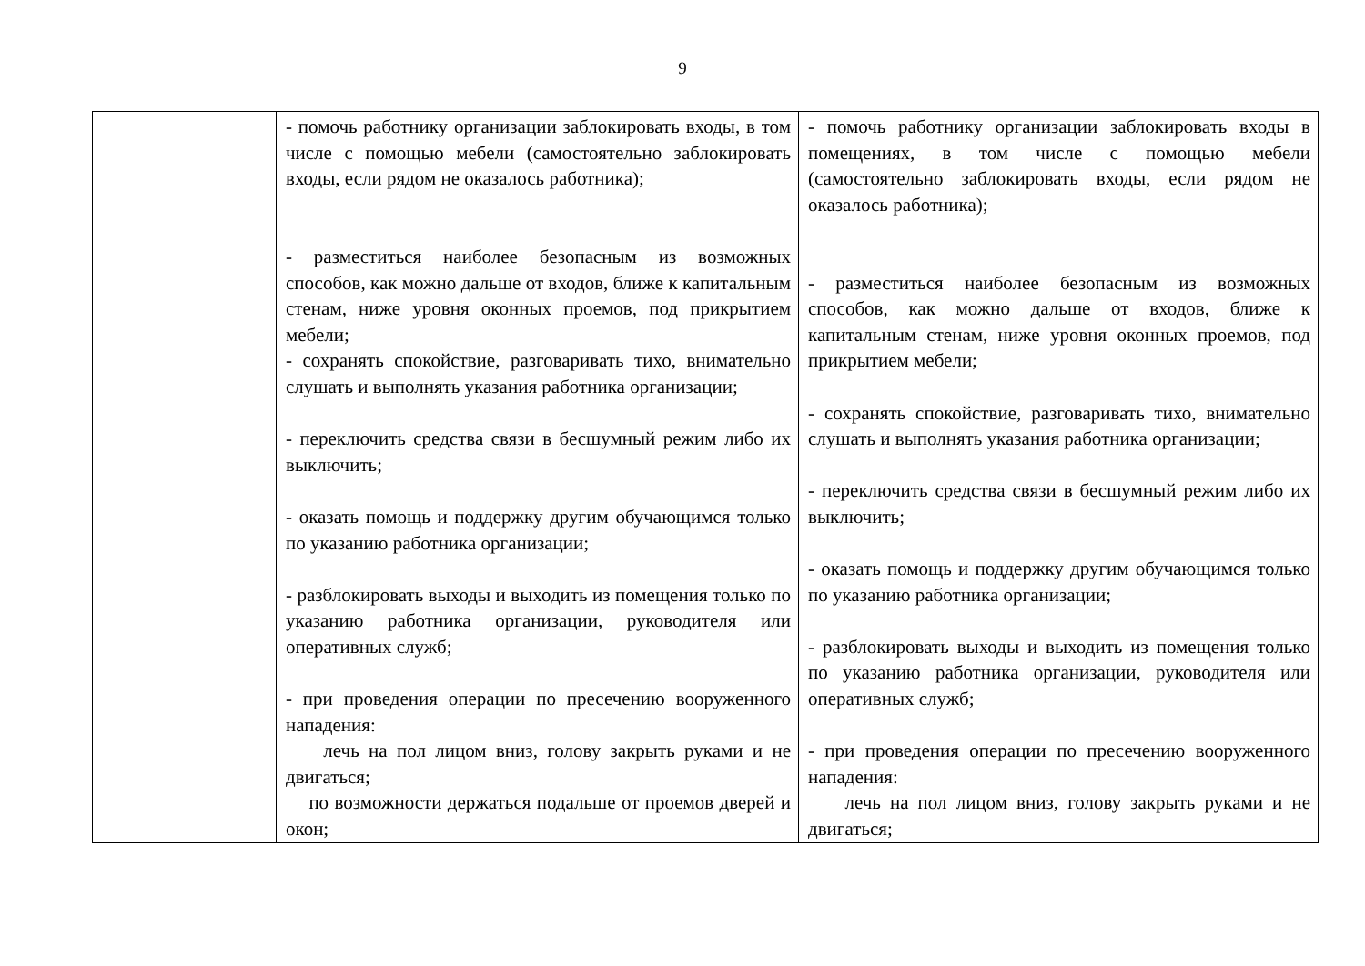9
| | - помочь работнику организации заблокировать входы, в том числе с помощью мебели (самостоятельно заблокировать входы, если рядом не оказалось работника); - разместиться наиболее безопасным из возможных способов, как можно дальше от входов, ближе к капитальным стенам, ниже уровня оконных проемов, под прикрытием мебели; - сохранять спокойствие, разговаривать тихо, внимательно слушать и выполнять указания работника организации; - переключить средства связи в бесшумный режим либо их выключить; - оказать помощь и поддержку другим обучающимся только по указанию работника организации; - разблокировать выходы и выходить из помещения только по указанию работника организации, руководителя или оперативных служб; - при проведения операции по пресечению вооруженного нападения: лечь на пол лицом вниз, голову закрыть руками и не двигаться; по возможности держаться подальше от проемов дверей и окон; | - помочь работнику организации заблокировать входы в помещениях, в том числе с помощью мебели (самостоятельно заблокировать входы, если рядом не оказалось работника); - разместиться наиболее безопасным из возможных способов, как можно дальше от входов, ближе к капитальным стенам, ниже уровня оконных проемов, под прикрытием мебели; - сохранять спокойствие, разговаривать тихо, внимательно слушать и выполнять указания работника организации; - переключить средства связи в бесшумный режим либо их выключить; - оказать помощь и поддержку другим обучающимся только по указанию работника организации; - разблокировать выходы и выходить из помещения только по указанию работника организации, руководителя или оперативных служб; - при проведения операции по пресечению вооруженного нападения: лечь на пол лицом вниз, голову закрыть руками и не двигаться; |